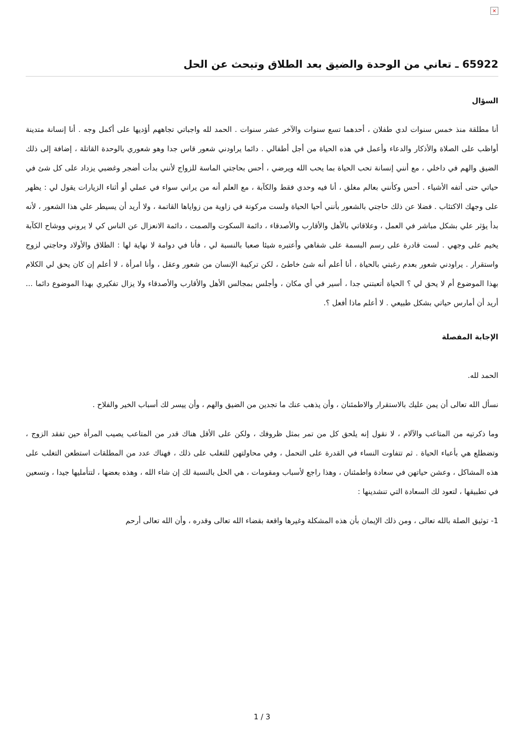×
65922 ـ تعاني من الوحدة والضيق بعد الطلاق وتبحث عن الحل
السؤال
أنا مطلقة منذ خمس سنوات لدي طفلان ، أحدهما تسع سنوات والآخر عشر سنوات . الحمد لله واجباتي تجاههم أؤديها على أكمل وجه . أنا إنسانة متدينة أواظب على الصلاة والأذكار والدعاء وأعمل في هذه الحياة من أجل أطفالي . دائما يراودني شعور قاس جدا وهو شعوري بالوحدة القاتلة ، إضافة إلى ذلك الضيق والهم في داخلي ، مع أنني إنسانة تحب الحياة بما يحب الله ويرضي ، أحس بحاجتي الماسة للزواج لأنني بدأت أضجر وغضبي يزداد على كل شئ في حياتي حتى أتفه الأشياء . أحس وكأنني بعالم مغلق ، أنا فيه وحدي فقط والكآبة ، مع العلم أنه من يراني سواء في عملي أو أثناء الزيارات يقول لي : يظهر على وجهك الاكتئاب . فضلا عن ذلك حاجتي بالشعور بأنني أحيا الحياة ولست مركونة في زاوية من زواياها القاتمة ، ولا أريد أن يسيطر علي هذا الشعور ، لأنه بدأ يؤثر علي بشكل مباشر في العمل ، وعلاقاتي بالأهل والأقارب والأصدقاء ، دائمة السكوت والصمت ، دائمة الانعزال عن الناس كي لا يروني ووشاح الكآبة يخيم على وجهي . لست قادرة على رسم البسمة على شفاهي وأعتبره شيئا صعبا بالنسبة لي ، فأنا في دوامة لا نهاية لها : الطلاق والأولاد وحاجتي لزوج واستقرار . يراودني شعور بعدم رغبتي بالحياة ، أنا أعلم أنه شئ خاطئ ، لكن تركيبة الإنسان من شعور وعقل ، وأنا امرأة ، لا أعلم إن كان يحق لي الكلام بهذا الموضوع أم لا يحق لي ؟ الحياة أتعبتني جدا ، أسير في أي مكان ، وأجلس بمجالس الأهل والأقارب والأصدقاء ولا يزال تفكيري بهذا الموضوع دائما ... أريد أن أمارس حياتي بشكل طبيعي . لا أعلم ماذا أفعل ؟.
الإجابة المفصلة
الحمد لله.
نسأل الله تعالى أن يمن عليك بالاستقرار والاطمئنان ، وأن يذهب عنك ما تجدين من الضيق والهم ، وأن ييسر لك أسباب الخير والفلاح .
وما ذكرتيه من المتاعب والآلام ، لا نقول إنه يلحق كل من تمر بمثل ظروفك ، ولكن على الأقل هناك قدر من المتاعب يصيب المرأة حين تفقد الزوج ، وتضطلع هي بأعباء الحياة . ثم تتفاوت النساء في القدرة على التحمل ، وفي محاولتهن للتغلب على ذلك ، فهناك عدد من المطلقات استطعن التغلب على هذه المشاكل ، وعشن حياتهن في سعادة واطمئنان ، وهذا راجع لأسباب ومقومات ، هي الحل بالنسبة لك إن شاء الله ، وهذه بعضها ، لتتأمليها جيدا ، وتسعين في تطبيقها ، لتعود لك السعادة التي تنشدينها :
1- توثيق الصلة بالله تعالى ، ومن ذلك الإيمان بأن هذه المشكلة وغيرها واقعة بقضاء الله تعالى وقدره ، وأن الله تعالى أرحم
1 / 3